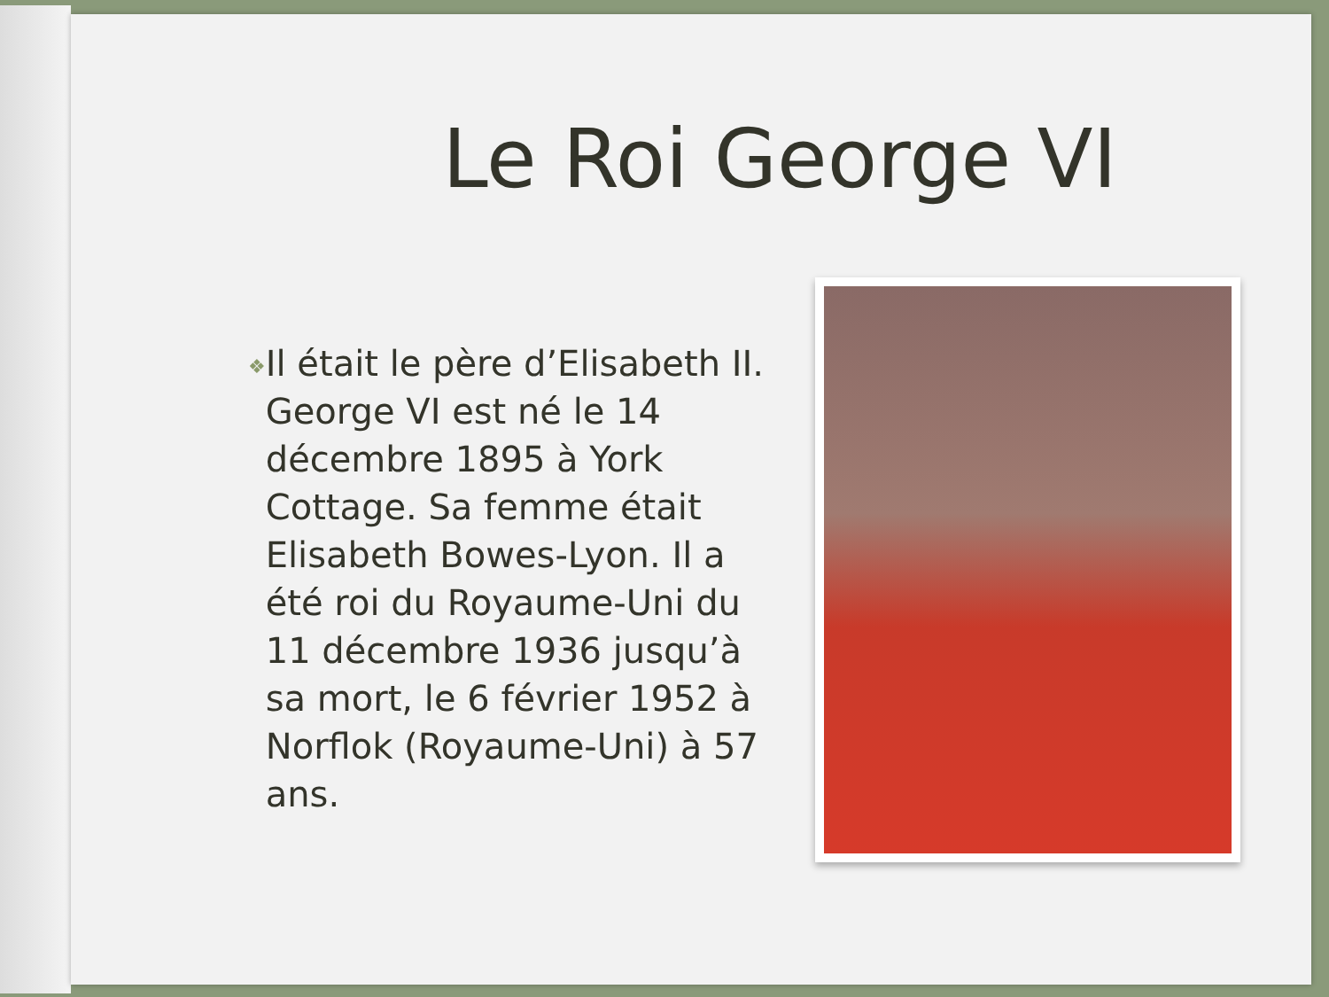Le Roi George VI
❖
Il était le père d’Elisabeth II. George VI est né le 14 décembre 1895 à York Cottage. Sa femme était Elisabeth Bowes-Lyon. Il a été roi du Royaume-Uni du 11 décembre 1936 jusqu’à sa mort, le 6 février 1952 à Norflok (Royaume-Uni) à 57 ans.